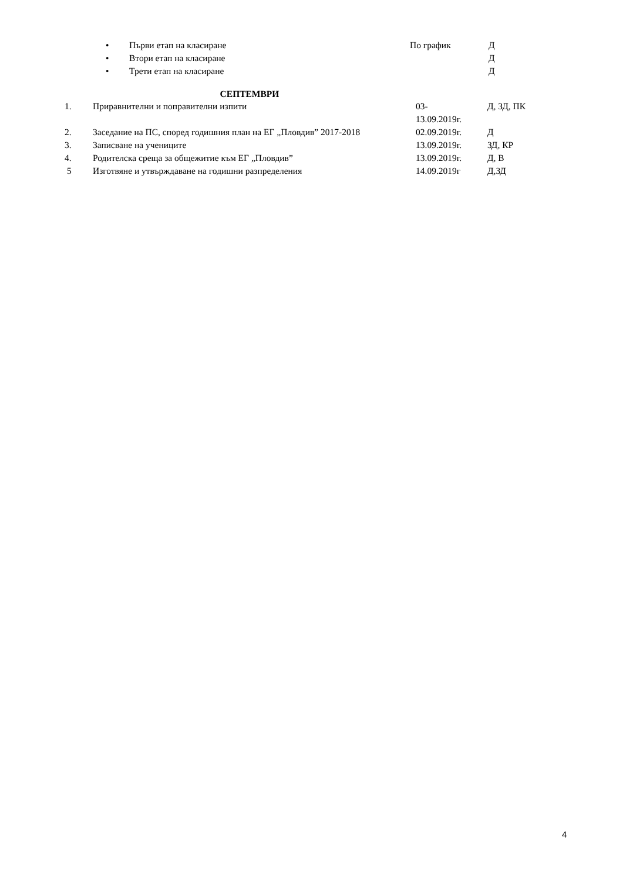| • | Първи етап на класиране | По график | Д |
| • | Втори етап на класиране | | Д |
| • | Трети етап на класиране | | Д |
СЕПТЕМВРИ
| 1. | Приравнителни и поправителни изпити | 03- 13.09.2019г. | Д, ЗД, ПК |
| 2. | Заседание на ПС, според годишния план на ЕГ „Пловдив” 2017-2018 | 02.09.2019г. | Д |
| 3. | Записване на учениците | 13.09.2019г. | ЗД, КР |
| 4. | Родителска среща за общежитие към ЕГ „Пловдив” | 13.09.2019г. | Д, В |
| 5 | Изготвяне и утвърждаване на годишни разпределения | 14.09.2019г | Д,ЗД |
4